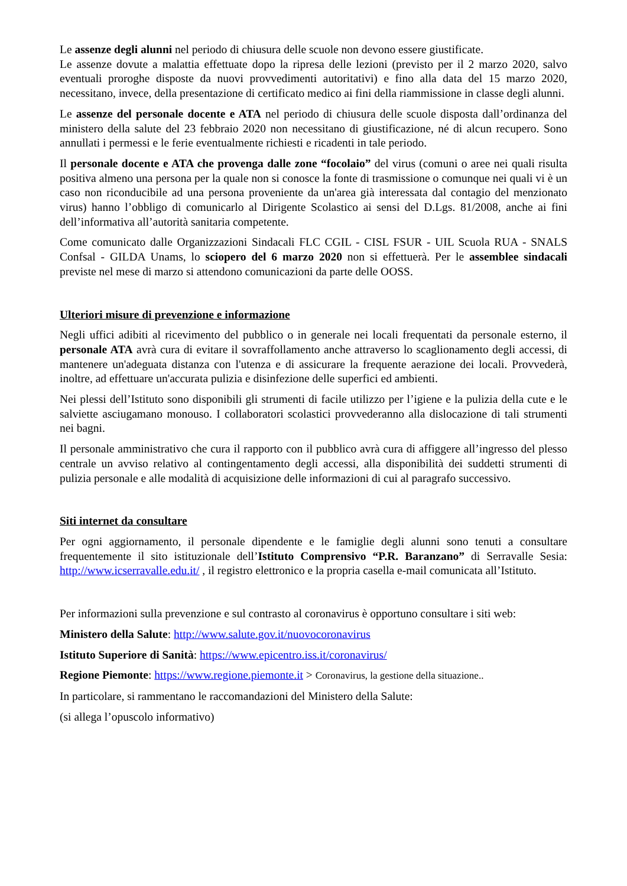Le assenze degli alunni nel periodo di chiusura delle scuole non devono essere giustificate.
Le assenze dovute a malattia effettuate dopo la ripresa delle lezioni (previsto per il 2 marzo 2020, salvo eventuali proroghe disposte da nuovi provvedimenti autoritativi) e fino alla data del 15 marzo 2020, necessitano, invece, della presentazione di certificato medico ai fini della riammissione in classe degli alunni.
Le assenze del personale docente e ATA nel periodo di chiusura delle scuole disposta dall’ordinanza del ministero della salute del 23 febbraio 2020 non necessitano di giustificazione, né di alcun recupero. Sono annullati i permessi e le ferie eventualmente richiesti e ricadenti in tale periodo.
Il personale docente e ATA che provenga dalle zone “focolaio” del virus (comuni o aree nei quali risulta positiva almeno una persona per la quale non si conosce la fonte di trasmissione o comunque nei quali vi è un caso non riconducibile ad una persona proveniente da un'area già interessata dal contagio del menzionato virus) hanno l’obbligo di comunicarlo al Dirigente Scolastico ai sensi del D.Lgs. 81/2008, anche ai fini dell’informativa all’autorità sanitaria competente.
Come comunicato dalle Organizzazioni Sindacali FLC CGIL - CISL FSUR - UIL Scuola RUA - SNALS Confsal - GILDA Unams, lo sciopero del 6 marzo 2020 non si effettuerà. Per le assemblee sindacali previste nel mese di marzo si attendono comunicazioni da parte delle OOSS.
Ulteriori misure di prevenzione e informazione
Negli uffici adibiti al ricevimento del pubblico o in generale nei locali frequentati da personale esterno, il personale ATA avrà cura di evitare il sovraffollamento anche attraverso lo scaglionamento degli accessi, di mantenere un'adeguata distanza con l'utenza e di assicurare la frequente aerazione dei locali. Provvederà, inoltre, ad effettuare un'accurata pulizia e disinfezione delle superfici ed ambienti.
Nei plessi dell’Istituto sono disponibili gli strumenti di facile utilizzo per l’igiene e la pulizia della cute e le salviette asciugamano monouso. I collaboratori scolastici provvederanno alla dislocazione di tali strumenti nei bagni.
Il personale amministrativo che cura il rapporto con il pubblico avrà cura di affiggere all’ingresso del plesso centrale un avviso relativo al contingentamento degli accessi, alla disponibilità dei suddetti strumenti di pulizia personale e alle modalità di acquisizione delle informazioni di cui al paragrafo successivo.
Siti internet da consultare
Per ogni aggiornamento, il personale dipendente e le famiglie degli alunni sono tenuti a consultare frequentemente il sito istituzionale dell’Istituto Comprensivo “P.R. Baranzano” di Serravalle Sesia: http://www.icserravalle.edu.it/ , il registro elettronico e la propria casella e-mail comunicata all’Istituto.
Per informazioni sulla prevenzione e sul contrasto al coronavirus è opportuno consultare i siti web:
Ministero della Salute: http://www.salute.gov.it/nuovocoronavirus
Istituto Superiore di Sanità: https://www.epicentro.iss.it/coronavirus/
Regione Piemonte: https://www.regione.piemonte.it > Coronavirus, la gestione della situazione..
In particolare, si rammentano le raccomandazioni del Ministero della Salute:
(si allega l’opuscolo informativo)